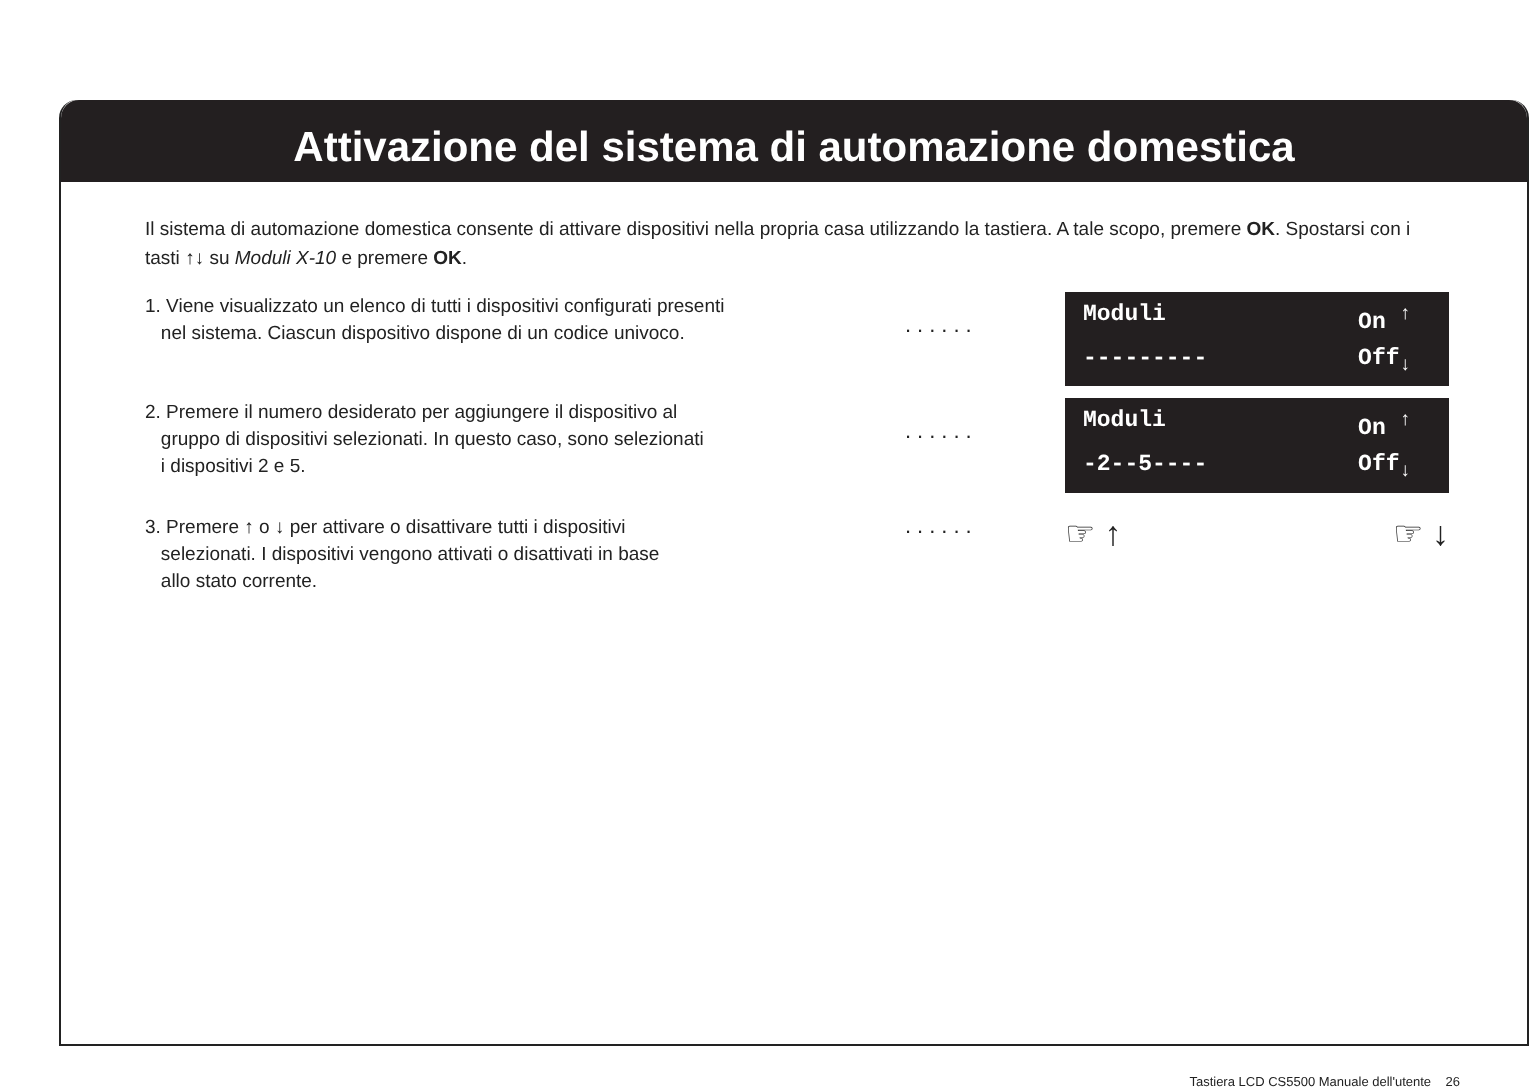Attivazione del sistema di automazione domestica
Il sistema di automazione domestica consente di attivare dispositivi nella propria casa utilizzando la tastiera. A tale scopo, premere OK. Spostarsi con i tasti ↑↓ su Moduli X-10 e premere OK.
1. Viene visualizzato un elenco di tutti i dispositivi configurati presenti
nel sistema. Ciascun dispositivo dispone di un codice univoco.
......
Moduli On <sup>↑</sup>
--------- Off<sub>↓</sub>
2. Premere il numero desiderato per aggiungere il dispositivo al
gruppo di dispositivi selezionati. In questo caso, sono selezionati
i dispositivi 2 e 5.
......
Moduli On <sup>↑</sup>
-2--5---- Off<sub>↓</sub>
3. Premere ↑ o ↓ per attivare o disattivare tutti i dispositivi
selezionati. I dispositivi vengono attivati o disattivati in base
allo stato corrente.
......
☞ ↑ ☞ ↓
Tastiera LCD CS5500 Manuale dell'utente 26